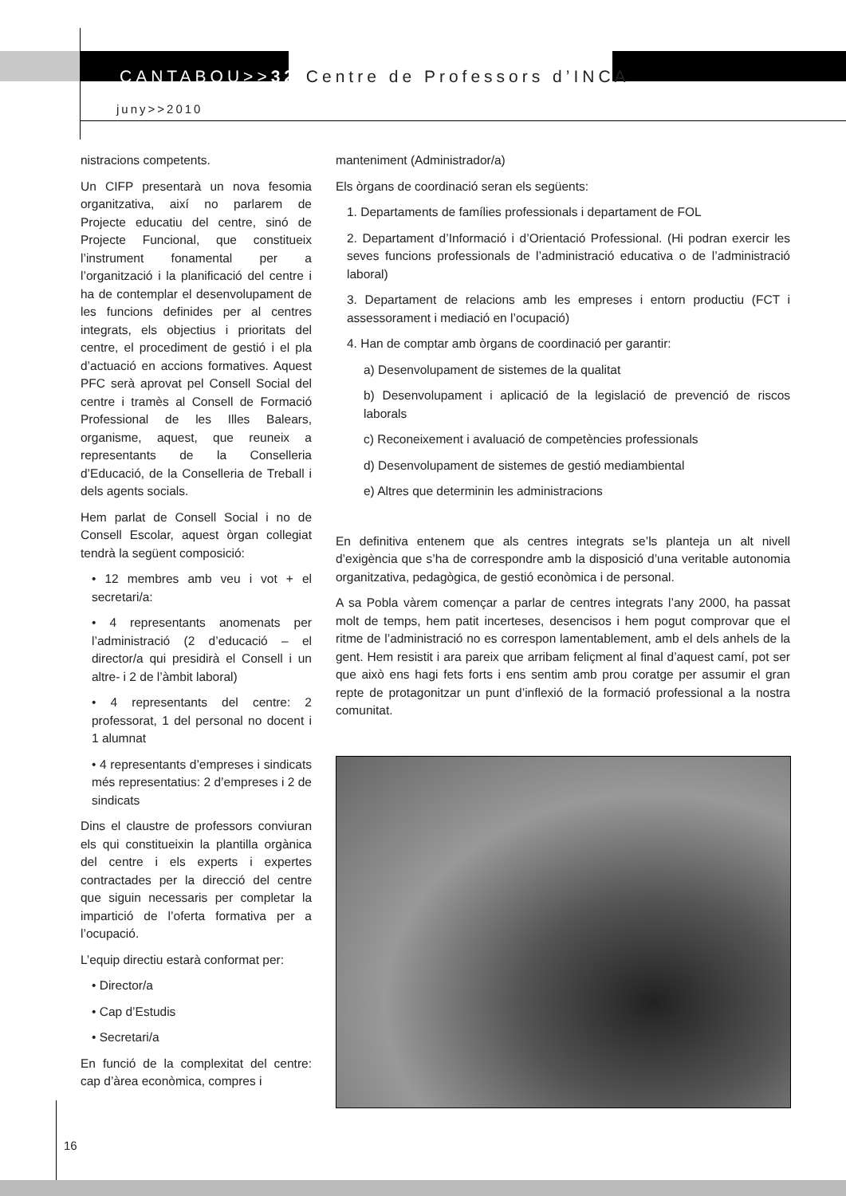CANTABOU>>32 Centre de Professors d’INCA
juny>>2010
nistracions competents.
Un CIFP presentarà un nova fesomia organitzativa, així no parlarem de Projecte educatiu del centre, sinó de Projecte Funcional, que constitueix l’instrument fonamental per a l’organització i la planificació del centre i ha de contemplar el desenvolupament de les funcions definides per al centres integrats, els objectius i prioritats del centre, el procediment de gestió i el pla d’actuació en accions formatives. Aquest PFC serà aprovat pel Consell Social del centre i tramès al Consell de Formació Professional de les Illes Balears, organisme, aquest, que reuneix a representants de la Conselleria d’Educació, de la Conselleria de Treball i dels agents socials.
Hem parlat de Consell Social i no de Consell Escolar, aquest òrgan col­legiat tendrà la següent composició:
• 12 membres amb veu i vot + el secretari/a:
• 4 representants anomenats per l’administració (2 d’educació – el director/a qui presidirà el Consell i un altre- i 2 de l’àmbit laboral)
• 4 representants del centre: 2 professorat, 1 del personal no docent i 1 alumnat
• 4 representants d’empreses i sindicats més representatius: 2 d’empreses i 2 de sindicats
Dins el claustre de professors conviuran els qui constitueixin la plantilla orgànica del centre i els experts i expertes contractades per la direcció del centre que siguin necessaris per completar la impartició de l’oferta formativa per a l’ocupació.
L’equip directiu estarà conformat per:
• Director/a
• Cap d’Estudis
• Secretari/a
En funció de la complexitat del centre: cap d’àrea econòmica, compres i
manteniment (Administrador/a)
Els òrgans de coordinació seran els següents:
1. Departaments de famílies professionals i departament de FOL
2. Departament d’Informació i d’Orientació Professional. (Hi podran exercir les seves funcions professionals de l’administració educativa o de l’administració laboral)
3. Departament de relacions amb les empreses i entorn productiu (FCT i assessorament i mediació en l’ocupació)
4. Han de comptar amb òrgans de coordinació per garantir:
a) Desenvolupament de sistemes de la qualitat
b) Desenvolupament i aplicació de la legislació de prevenció de riscos laborals
c) Reconeixement i avaluació de competències professionals
d) Desenvolupament de sistemes de gestió mediambiental
e) Altres que determinin les administracions
En definitiva entenem que als centres integrats se’ls planteja un alt nivell d’exigència que s’ha de correspondre amb la disposició d’una veritable autonomia organitzativa, pedagògica, de gestió econòmica i de personal.
A sa Pobla vàrem començar a parlar de centres integrats l’any 2000, ha passat molt de temps, hem patit incerteses, desencisos i hem pogut comprovar que el ritme de l’administració no es correspon lamentablement, amb el dels anhels de la gent. Hem resistit i ara pareix que arribam feliçment al final d’aquest camí, pot ser que això ens hagi fets forts i ens sentim amb prou coratge per assumir el gran repte de protagonitzar un punt d’inflexió de la formació professional a la nostra comunitat.
16